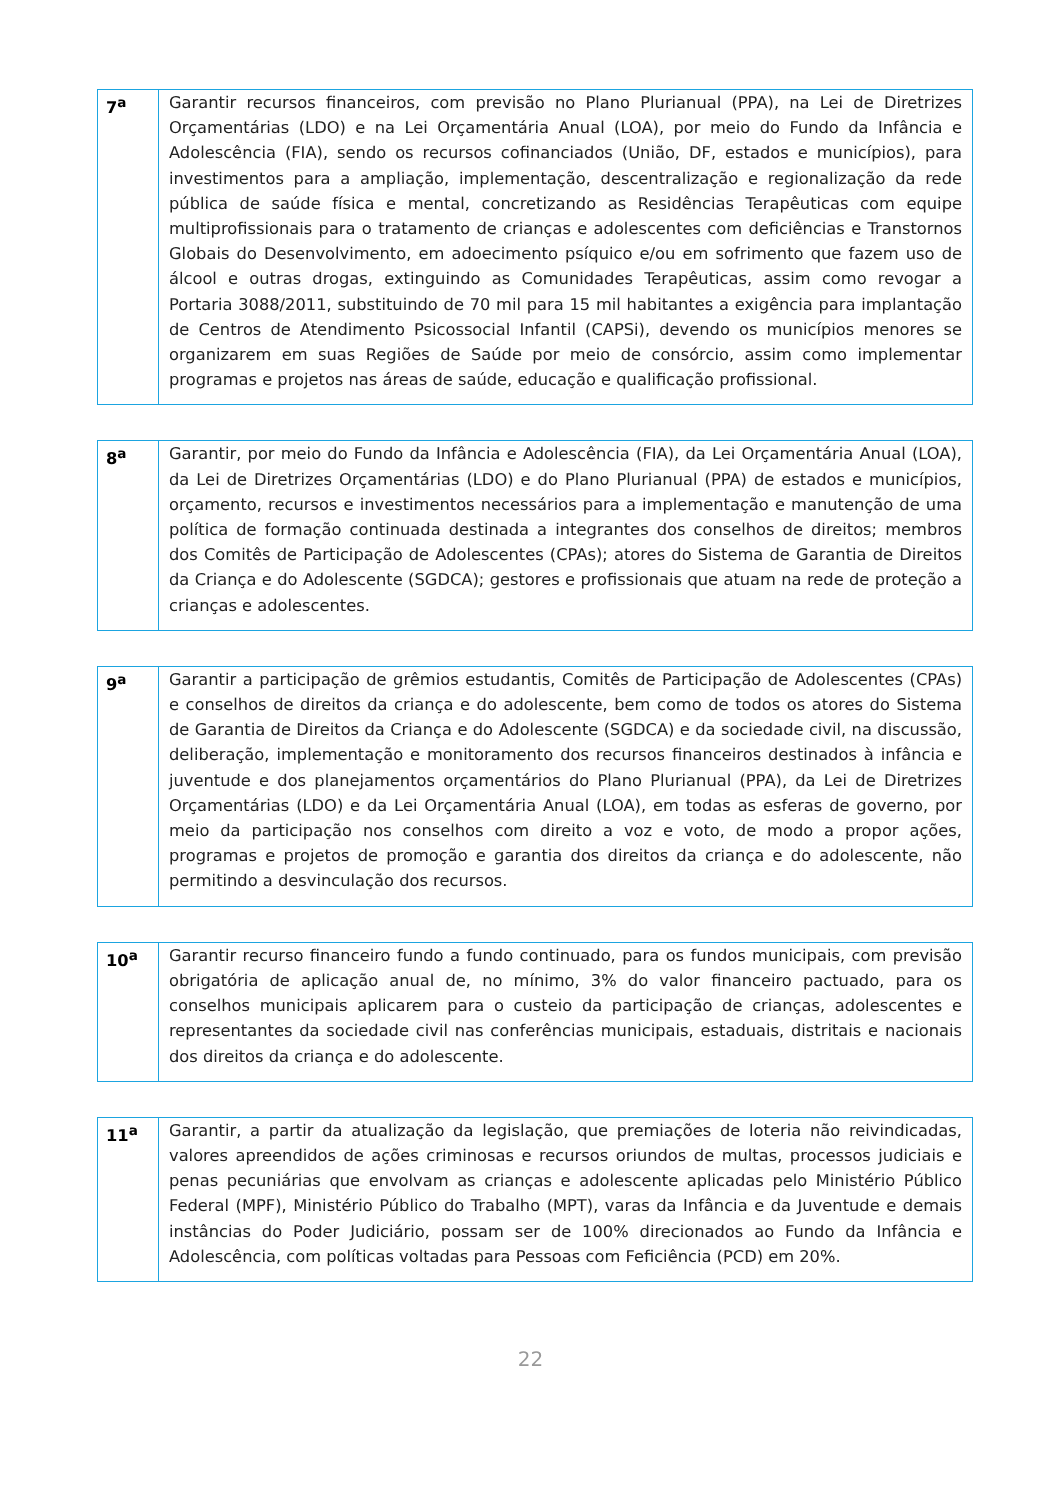| 7<sup>a</sup> | Garantir recursos financeiros, com previsão no Plano Plurianual (PPA), na Lei de Diretrizes Orçamentárias (LDO) e na Lei Orçamentária Anual (LOA), por meio do Fundo da Infância e Adolescência (FIA), sendo os recursos cofinanciados (União, DF, estados e municípios), para investimentos para a ampliação, implementação, descentralização e regionalização da rede pública de saúde física e mental, concretizando as Residências Terapêuticas com equipe multiprofissionais para o tratamento de crianças e adolescentes com deficiências e Transtornos Globais do Desenvolvimento, em adoecimento psíquico e/ou em sofrimento que fazem uso de álcool e outras drogas, extinguindo as Comunidades Terapêuticas, assim como revogar a Portaria 3088/2011, substituindo de 70 mil para 15 mil habitantes a exigência para implantação de Centros de Atendimento Psicossocial Infantil (CAPSi), devendo os municípios menores se organizarem em suas Regiões de Saúde por meio de consórcio, assim como implementar programas e projetos nas áreas de saúde, educação e qualificação profissional. |
| 8<sup>a</sup> | Garantir, por meio do Fundo da Infância e Adolescência (FIA), da Lei Orçamentária Anual (LOA), da Lei de Diretrizes Orçamentárias (LDO) e do Plano Plurianual (PPA) de estados e municípios, orçamento, recursos e investimentos necessários para a implementação e manutenção de uma política de formação continuada destinada a integrantes dos conselhos de direitos; membros dos Comitês de Participação de Adolescentes (CPAs); atores do Sistema de Garantia de Direitos da Criança e do Adolescente (SGDCA); gestores e profissionais que atuam na rede de proteção a crianças e adolescentes. |
| 9<sup>a</sup> | Garantir a participação de grêmios estudantis, Comitês de Participação de Adolescentes (CPAs) e conselhos de direitos da criança e do adolescente, bem como de todos os atores do Sistema de Garantia de Direitos da Criança e do Adolescente (SGDCA) e da sociedade civil, na discussão, deliberação, implementação e monitoramento dos recursos financeiros destinados à infância e juventude e dos planejamentos orçamentários do Plano Plurianual (PPA), da Lei de Diretrizes Orçamentárias (LDO) e da Lei Orçamentária Anual (LOA), em todas as esferas de governo, por meio da participação nos conselhos com direito a voz e voto, de modo a propor ações, programas e projetos de promoção e garantia dos direitos da criança e do adolescente, não permitindo a desvinculação dos recursos. |
| 10<sup>a</sup> | Garantir recurso financeiro fundo a fundo continuado, para os fundos municipais, com previsão obrigatória de aplicação anual de, no mínimo, 3% do valor financeiro pactuado, para os conselhos municipais aplicarem para o custeio da participação de crianças, adolescentes e representantes da sociedade civil nas conferências municipais, estaduais, distritais e nacionais dos direitos da criança e do adolescente. |
| 11<sup>a</sup> | Garantir, a partir da atualização da legislação, que premiações de loteria não reivindicadas, valores apreendidos de ações criminosas e recursos oriundos de multas, processos judiciais e penas pecuniárias que envolvam as crianças e adolescente aplicadas pelo Ministério Público Federal (MPF), Ministério Público do Trabalho (MPT), varas da Infância e da Juventude e demais instâncias do Poder Judiciário, possam ser de 100% direcionados ao Fundo da Infância e Adolescência, com políticas voltadas para Pessoas com Feficiência (PCD) em 20%. |
22